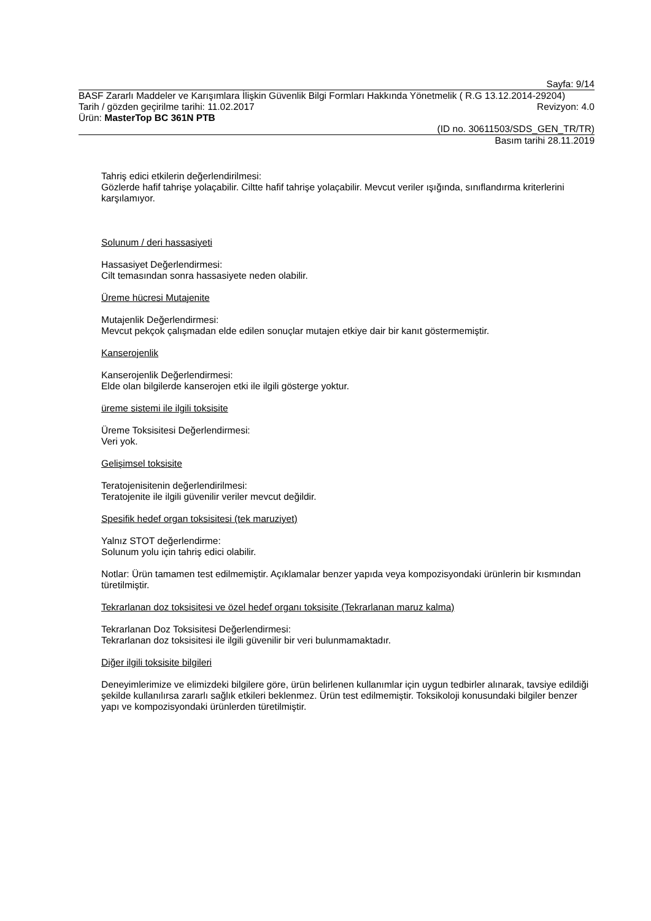Sayfa: 9/14
BASF Zararlı Maddeler ve Karışımlara İlişkin Güvenlik Bilgi Formları Hakkında Yönetmelik ( R.G 13.12.2014-29204)
Tarih / gözden geçirilme tarihi: 11.02.2017 Revizyon: 4.0
Ürün: MasterTop BC 361N PTB
(ID no. 30611503/SDS_GEN_TR/TR)
Basım tarihi 28.11.2019
Tahriş edici etkilerin değerlendirilmesi:
Gözlerde hafif tahrişe yolaçabilir. Ciltte hafif tahrişe yolaçabilir. Mevcut veriler ışığında, sınıflandırma kriterlerini karşılamıyor.
Solunum / deri hassasiyeti
Hassasiyet Değerlendirmesi:
Cilt temasından sonra hassasiyete neden olabilir.
Üreme hücresi Mutajenite
Mutajenlik Değerlendirmesi:
Mevcut pekçok çalışmadan elde edilen sonuçlar mutajen etkiye dair bir kanıt göstermemiştir.
Kanserojenlik
Kanserojenlik Değerlendirmesi:
Elde olan bilgilerde kanserojen etki ile ilgili gösterge yoktur.
üreme sistemi ile ilgili toksisite
Üreme Toksisitesi Değerlendirmesi:
Veri yok.
Gelişimsel toksisite
Teratojenisitenin değerlendirilmesi:
Teratojenite ile ilgili güvenilir veriler mevcut değildir.
Spesifik hedef organ toksisitesi (tek maruziyet)
Yalnız STOT değerlendirme:
Solunum yolu için tahriş edici olabilir.
Notlar: Ürün tamamen test edilmemiştir. Açıklamalar benzer yapıda veya kompozisyondaki ürünlerin bir kısmından türetilmiştir.
Tekrarlanan doz toksisitesi ve özel hedef organı toksisite (Tekrarlanan maruz kalma)
Tekrarlanan Doz Toksisitesi Değerlendirmesi:
Tekrarlanan doz toksisitesi ile ilgili güvenilir bir veri bulunmamaktadır.
Diğer ilgili toksisite bilgileri
Deneyimlerimize ve elimizdeki bilgilere göre, ürün belirlenen kullanımlar için uygun tedbirler alınarak, tavsiye edildiği şekilde kullanılırsa zararlı sağlık etkileri beklenmez. Ürün test edilmemiştir. Toksikoloji konusundaki bilgiler benzer yapı ve kompozisyondaki ürünlerden türetilmiştir.